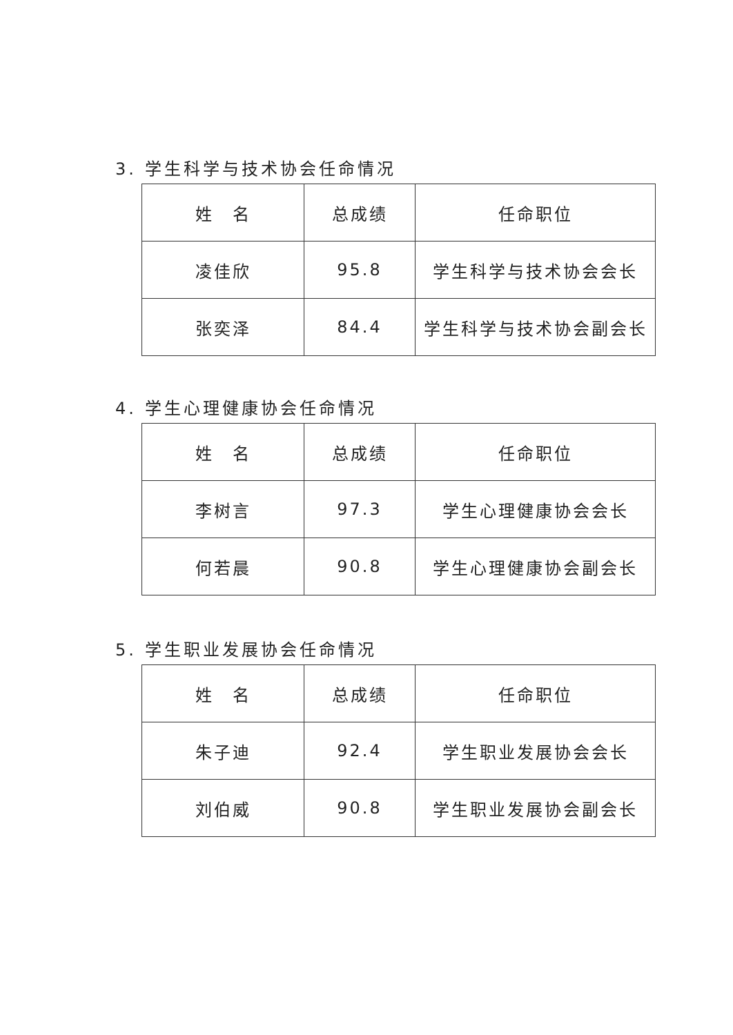3. 学生科学与技术协会任命情况
| 姓 名 | 总成绩 | 任命职位 |
| 凌佳欣 | 95.8 | 学生科学与技术协会会长 |
| 张奕泽 | 84.4 | 学生科学与技术协会副会长 |
4. 学生心理健康协会任命情况
| 姓 名 | 总成绩 | 任命职位 |
| 李树言 | 97.3 | 学生心理健康协会会长 |
| 何若晨 | 90.8 | 学生心理健康协会副会长 |
5. 学生职业发展协会任命情况
| 姓 名 | 总成绩 | 任命职位 |
| 朱子迪 | 92.4 | 学生职业发展协会会长 |
| 刘伯威 | 90.8 | 学生职业发展协会副会长 |